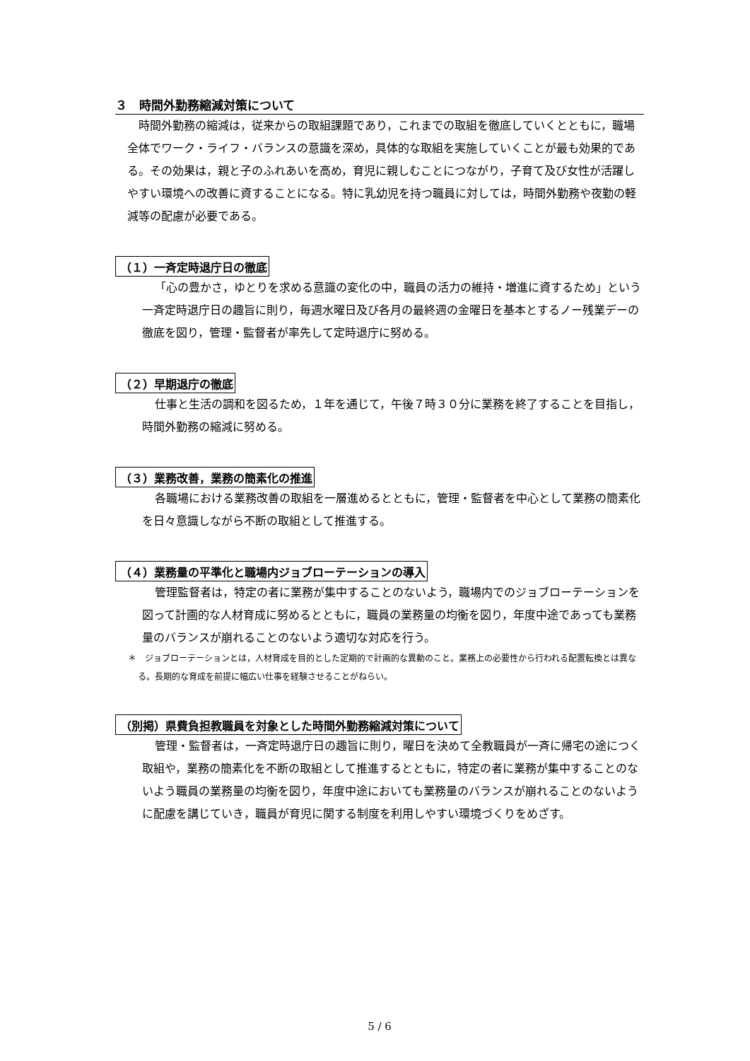３　時間外勤務縮減対策について
時間外勤務の縮減は，従来からの取組課題であり，これまでの取組を徹底していくとともに，職場全体でワーク・ライフ・バランスの意識を深め，具体的な取組を実施していくことが最も効果的である。その効果は，親と子のふれあいを高め，育児に親しむことにつながり，子育て及び女性が活躍しやすい環境への改善に資することになる。特に乳幼児を持つ職員に対しては，時間外勤務や夜勤の軽減等の配慮が必要である。
（１）一斉定時退庁日の徹底
「心の豊かさ，ゆとりを求める意識の変化の中，職員の活力の維持・増進に資するため」という一斉定時退庁日の趣旨に則り，毎週水曜日及び各月の最終週の金曜日を基本とするノー残業デーの徹底を図り，管理・監督者が率先して定時退庁に努める。
（２）早期退庁の徹底
仕事と生活の調和を図るため，１年を通じて，午後７時３０分に業務を終了することを目指し，時間外勤務の縮減に努める。
（３）業務改善，業務の簡素化の推進
各職場における業務改善の取組を一層進めるとともに，管理・監督者を中心として業務の簡素化を日々意識しながら不断の取組として推進する。
（４）業務量の平準化と職場内ジョブローテーションの導入
管理監督者は，特定の者に業務が集中することのないよう，職場内でのジョブローテーションを図って計画的な人材育成に努めるとともに，職員の業務量の均衡を図り，年度中途であっても業務量のバランスが崩れることのないよう適切な対応を行う。
＊　ジョブローテーションとは，人材育成を目的とした定期的で計画的な異動のこと。業務上の必要性から行われる配置転換とは異なる。長期的な育成を前提に幅広い仕事を経験させることがねらい。
（別掲）県費負担教職員を対象とした時間外勤務縮減対策について
管理・監督者は，一斉定時退庁日の趣旨に則り，曜日を決めて全教職員が一斉に帰宅の途につく取組や，業務の簡素化を不断の取組として推進するとともに，特定の者に業務が集中することのないよう職員の業務量の均衡を図り，年度中途においても業務量のバランスが崩れることのないように配慮を講じていき，職員が育児に関する制度を利用しやすい環境づくりをめざす。
5 / 6